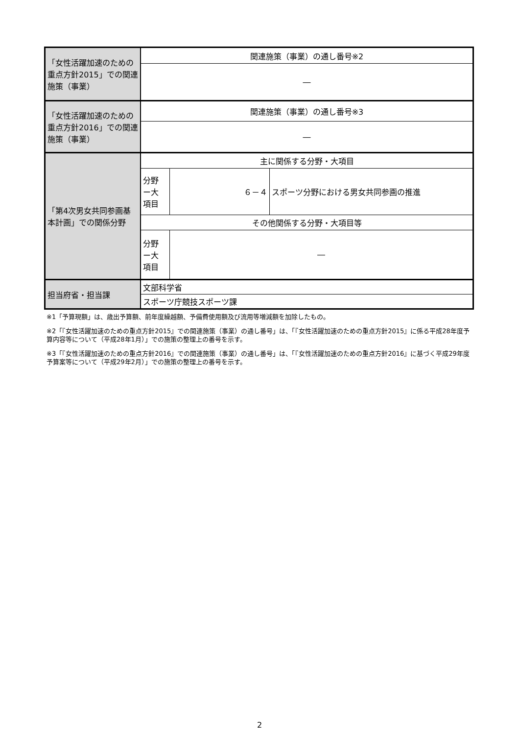| 「女性活躍加速のための重点方針2015」での関連施策（事業） | 関連施策（事業）の通し番号※2 | | |
| | ― | | |
| 「女性活躍加速のための重点方針2016」での関連施策（事業） | 関連施策（事業）の通し番号※3 | | |
| | ― | | |
| 「第4次男女共同参画基本計画」での関係分野 | 主に関係する分野・大項目 | | |
| | 分野 ー大 項目 | ６－４ | スポーツ分野における男女共同参画の推進 |
| | その他関係する分野・大項目等 | | |
| | 分野 ー大 項目 | ― | |
| 担当府省・担当課 | 文部科学省 | | |
| | スポーツ庁競技スポーツ課 | | |
※1「予算現額」は、歳出予算額、前年度繰越額、予備費使用額及び流用等増減額を加除したもの。
※2「『女性活躍加速のための重点方針2015』での関連施策（事業）の通し番号」は、「『女性活躍加速のための重点方針2015』に係る平成28年度予算内容等について（平成28年1月）」での施策の整理上の番号を示す。
※3「『女性活躍加速のための重点方針2016』での関連施策（事業）の通し番号」は、「『女性活躍加速のための重点方針2016』に基づく平成29年度予算案等について（平成29年2月）」での施策の整理上の番号を示す。
2